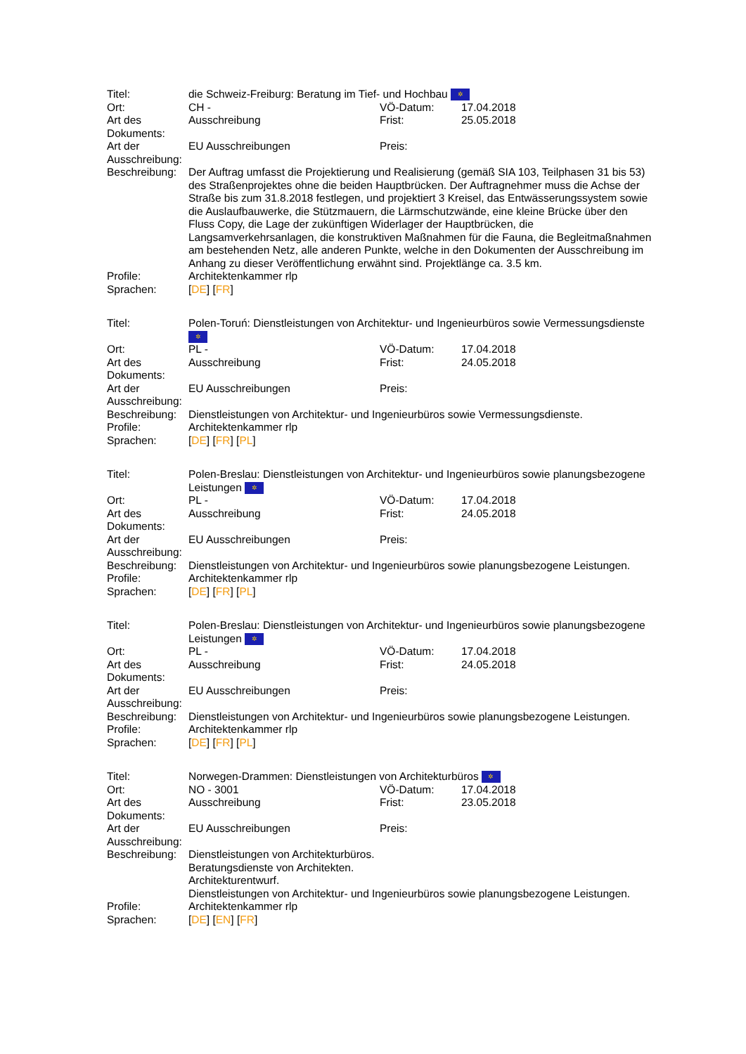| Titel: | die Schweiz-Freiburg: Beratung im Tief- und Hochbau ✲ | | |
| Ort: | CH - | VÖ-Datum: | 17.04.2018 |
| Art des Dokuments: | Ausschreibung | Frist: | 25.05.2018 |
| Art der Ausschreibung: | EU Ausschreibungen | Preis: | |
| Beschreibung: | Der Auftrag umfasst die Projektierung und Realisierung (gemäß SIA 103, Teilphasen 31 bis 53) des Straßenprojektes ohne die beiden Hauptbrücken. Der Auftragnehmer muss die Achse der Straße bis zum 31.8.2018 festlegen, und projektiert 3 Kreisel, das Entwässerungssystem sowie die Auslaufbauwerke, die Stützmauern, die Lärmschutzwände, eine kleine Brücke über den Fluss Copy, die Lage der zukünftigen Widerlager der Hauptbrücken, die Langsamverkehrsanlagen, die konstruktiven Maßnahmen für die Fauna, die Begleitmaßnahmen am bestehenden Netz, alle anderen Punkte, welche in den Dokumenten der Ausschreibung im Anhang zu dieser Veröffentlichung erwähnt sind. Projektlänge ca. 3.5 km. | | |
| Profile: | Architektenkammer rlp | | |
| Sprachen: | [ DE ] [ FR ] | | |
| Titel: | Polen-Toruń: Dienstleistungen von Architektur- und Ingenieurbüros sowie Vermessungsdienste ✲ | | |
| Ort: | PL - | VÖ-Datum: | 17.04.2018 |
| Art des Dokuments: | Ausschreibung | Frist: | 24.05.2018 |
| Art der Ausschreibung: | EU Ausschreibungen | Preis: | |
| Beschreibung: | Dienstleistungen von Architektur- und Ingenieurbüros sowie Vermessungsdienste. | | |
| Profile: | Architektenkammer rlp | | |
| Sprachen: | [ DE ] [ FR ] [ PL ] | | |
| Titel: | Polen-Breslau: Dienstleistungen von Architektur- und Ingenieurbüros sowie planungsbezogene Leistungen ✲ | | |
| Ort: | PL - | VÖ-Datum: | 17.04.2018 |
| Art des Dokuments: | Ausschreibung | Frist: | 24.05.2018 |
| Art der Ausschreibung: | EU Ausschreibungen | Preis: | |
| Beschreibung: | Dienstleistungen von Architektur- und Ingenieurbüros sowie planungsbezogene Leistungen. | | |
| Profile: | Architektenkammer rlp | | |
| Sprachen: | [ DE ] [ FR ] [ PL ] | | |
| Titel: | Polen-Breslau: Dienstleistungen von Architektur- und Ingenieurbüros sowie planungsbezogene Leistungen ✲ | | |
| Ort: | PL - | VÖ-Datum: | 17.04.2018 |
| Art des Dokuments: | Ausschreibung | Frist: | 24.05.2018 |
| Art der Ausschreibung: | EU Ausschreibungen | Preis: | |
| Beschreibung: | Dienstleistungen von Architektur- und Ingenieurbüros sowie planungsbezogene Leistungen. | | |
| Profile: | Architektenkammer rlp | | |
| Sprachen: | [ DE ] [ FR ] [ PL ] | | |
| Titel: | Norwegen-Drammen: Dienstleistungen von Architekturbüros ✲ | | |
| Ort: | NO - 3001 | VÖ-Datum: | 17.04.2018 |
| Art des Dokuments: | Ausschreibung | Frist: | 23.05.2018 |
| Art der Ausschreibung: | EU Ausschreibungen | Preis: | |
| Beschreibung: | Dienstleistungen von Architekturbüros. Beratungsdienste von Architekten. Architekturentwurf. Dienstleistungen von Architektur- und Ingenieurbüros sowie planungsbezogene Leistungen. | | |
| Profile: | Architektenkammer rlp | | |
| Sprachen: | [ DE ] [ EN ] [ FR ] | | |